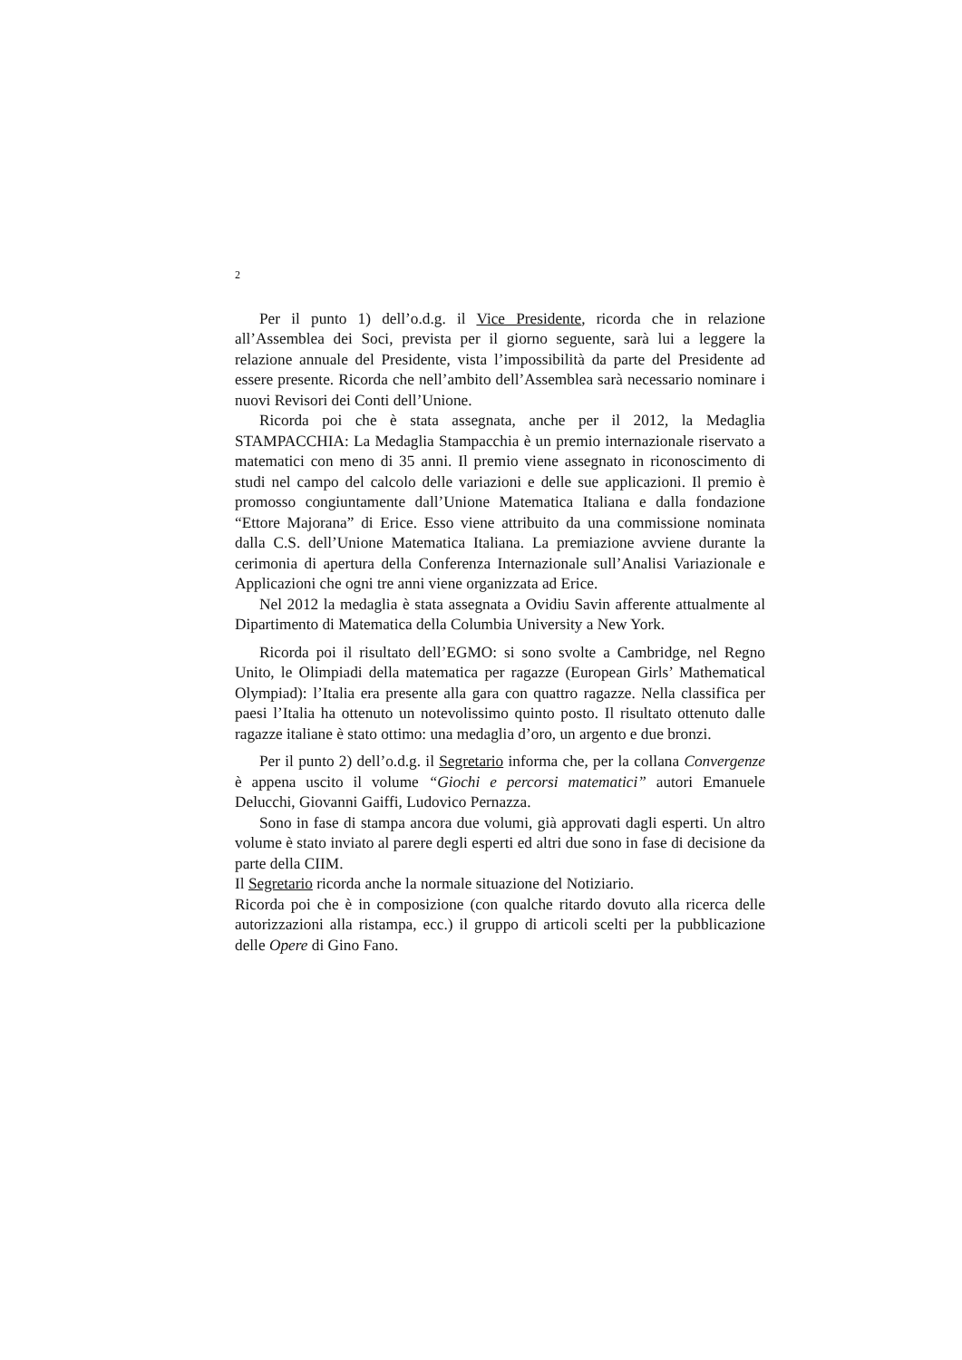2
Per il punto 1) dell’o.d.g. il Vice Presidente, ricorda che in relazione all’Assemblea dei Soci, prevista per il giorno seguente, sarà lui a leggere la relazione annuale del Presidente, vista l’impossibilità da parte del Presidente ad essere presente. Ricorda che nell’ambito dell’Assemblea sarà necessario nominare i nuovi Revisori dei Conti dell’Unione.
Ricorda poi che è stata assegnata, anche per il 2012, la Medaglia STAMPACCHIA: La Medaglia Stampacchia è un premio internazionale riservato a matematici con meno di 35 anni. Il premio viene assegnato in riconoscimento di studi nel campo del calcolo delle variazioni e delle sue applicazioni. Il premio è promosso congiuntamente dall’Unione Matematica Italiana e dalla fondazione “Ettore Majorana” di Erice. Esso viene attribuito da una commissione nominata dalla C.S. dell’Unione Matematica Italiana. La premiazione avviene durante la cerimonia di apertura della Conferenza Internazionale sull’Analisi Variazionale e Applicazioni che ogni tre anni viene organizzata ad Erice.
Nel 2012 la medaglia è stata assegnata a Ovidiu Savin afferente attualmente al Dipartimento di Matematica della Columbia University a New York.
Ricorda poi il risultato dell’EGMO: si sono svolte a Cambridge, nel Regno Unito, le Olimpiadi della matematica per ragazze (European Girls’ Mathematical Olympiad): l’Italia era presente alla gara con quattro ragazze. Nella classifica per paesi l’Italia ha ottenuto un notevolissimo quinto posto. Il risultato ottenuto dalle ragazze italiane è stato ottimo: una medaglia d’oro, un argento e due bronzi.
Per il punto 2) dell’o.d.g. il Segretario informa che, per la collana Convergenze è appena uscito il volume “Giochi e percorsi matematici” autori Emanuele Delucchi, Giovanni Gaiffi, Ludovico Pernazza.
Sono in fase di stampa ancora due volumi, già approvati dagli esperti. Un altro volume è stato inviato al parere degli esperti ed altri due sono in fase di decisione da parte della CIIM.
Il Segretario ricorda anche la normale situazione del Notiziario.
Ricorda poi che è in composizione (con qualche ritardo dovuto alla ricerca delle autorizzazioni alla ristampa, ecc.) il gruppo di articoli scelti per la pubblicazione delle Opere di Gino Fano.